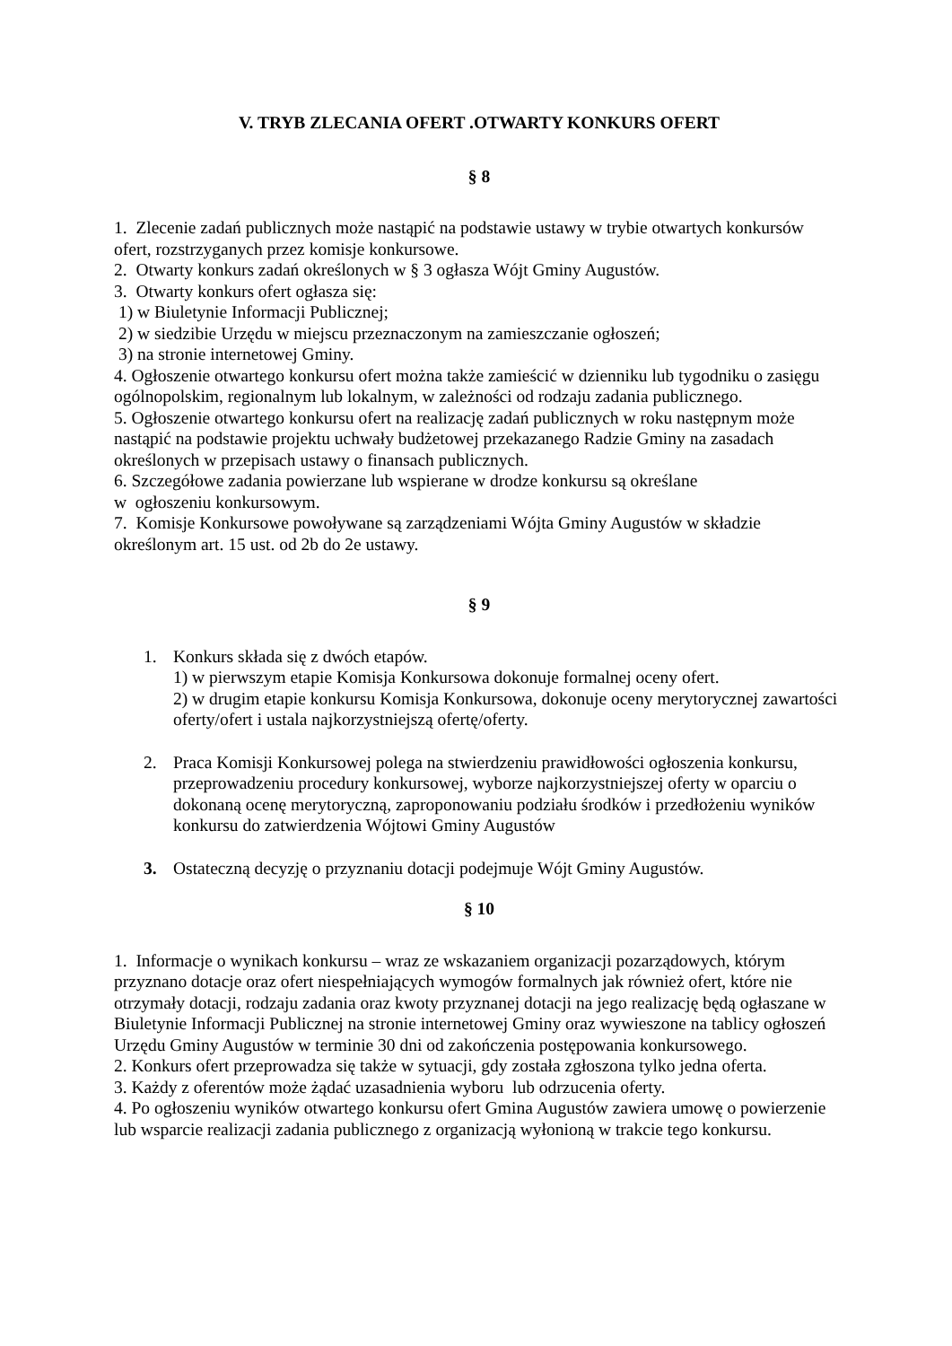V. TRYB ZLECANIA OFERT .OTWARTY KONKURS OFERT
§ 8
1. Zlecenie zadań publicznych może nastąpić na podstawie ustawy w trybie otwartych konkursów ofert, rozstrzyganych przez komisje konkursowe.
2. Otwarty konkurs zadań określonych w § 3 ogłasza Wójt Gminy Augustów.
3. Otwarty konkurs ofert ogłasza się:
1) w Biuletynie Informacji Publicznej;
2) w siedzibie Urzędu w miejscu przeznaczonym na zamieszczanie ogłoszeń;
3) na stronie internetowej Gminy.
4. Ogłoszenie otwartego konkursu ofert można także zamieścić w dzienniku lub tygodniku o zasięgu ogólnopolskim, regionalnym lub lokalnym, w zależności od rodzaju zadania publicznego.
5. Ogłoszenie otwartego konkursu ofert na realizację zadań publicznych w roku następnym może nastąpić na podstawie projektu uchwały budżetowej przekazanego Radzie Gminy na zasadach określonych w przepisach ustawy o finansach publicznych.
6. Szczegółowe zadania powierzane lub wspierane w drodze konkursu są określane
w ogłoszeniu konkursowym.
7. Komisje Konkursowe powoływane są zarządzeniami Wójta Gminy Augustów w składzie określonym art. 15 ust. od 2b do 2e ustawy.
§ 9
1. Konkurs składa się z dwóch etapów.
1) w pierwszym etapie Komisja Konkursowa dokonuje formalnej oceny ofert.
2) w drugim etapie konkursu Komisja Konkursowa, dokonuje oceny merytorycznej zawartości oferty/ofert i ustala najkorzystniejszą ofertę/oferty.
2. Praca Komisji Konkursowej polega na stwierdzeniu prawidłowości ogłoszenia konkursu, przeprowadzeniu procedury konkursowej, wyborze najkorzystniejszej oferty w oparciu o dokonaną ocenę merytoryczną, zaproponowaniu podziału środków i przedłożeniu wyników konkursu do zatwierdzenia Wójtowi Gminy Augustów
3. Ostateczną decyzję o przyznaniu dotacji podejmuje Wójt Gminy Augustów.
§ 10
1. Informacje o wynikach konkursu – wraz ze wskazaniem organizacji pozarządowych, którym przyznano dotacje oraz ofert niespełniających wymogów formalnych jak również ofert, które nie otrzymały dotacji, rodzaju zadania oraz kwoty przyznanej dotacji na jego realizację będą ogłaszane w Biuletynie Informacji Publicznej na stronie internetowej Gminy oraz wywieszone na tablicy ogłoszeń Urzędu Gminy Augustów w terminie 30 dni od zakończenia postępowania konkursowego.
2. Konkurs ofert przeprowadza się także w sytuacji, gdy została zgłoszona tylko jedna oferta.
3. Każdy z oferentów może żądać uzasadnienia wyboru lub odrzucenia oferty.
4. Po ogłoszeniu wyników otwartego konkursu ofert Gmina Augustów zawiera umowę o powierzenie lub wsparcie realizacji zadania publicznego z organizacją wyłonioną w trakcie tego konkursu.